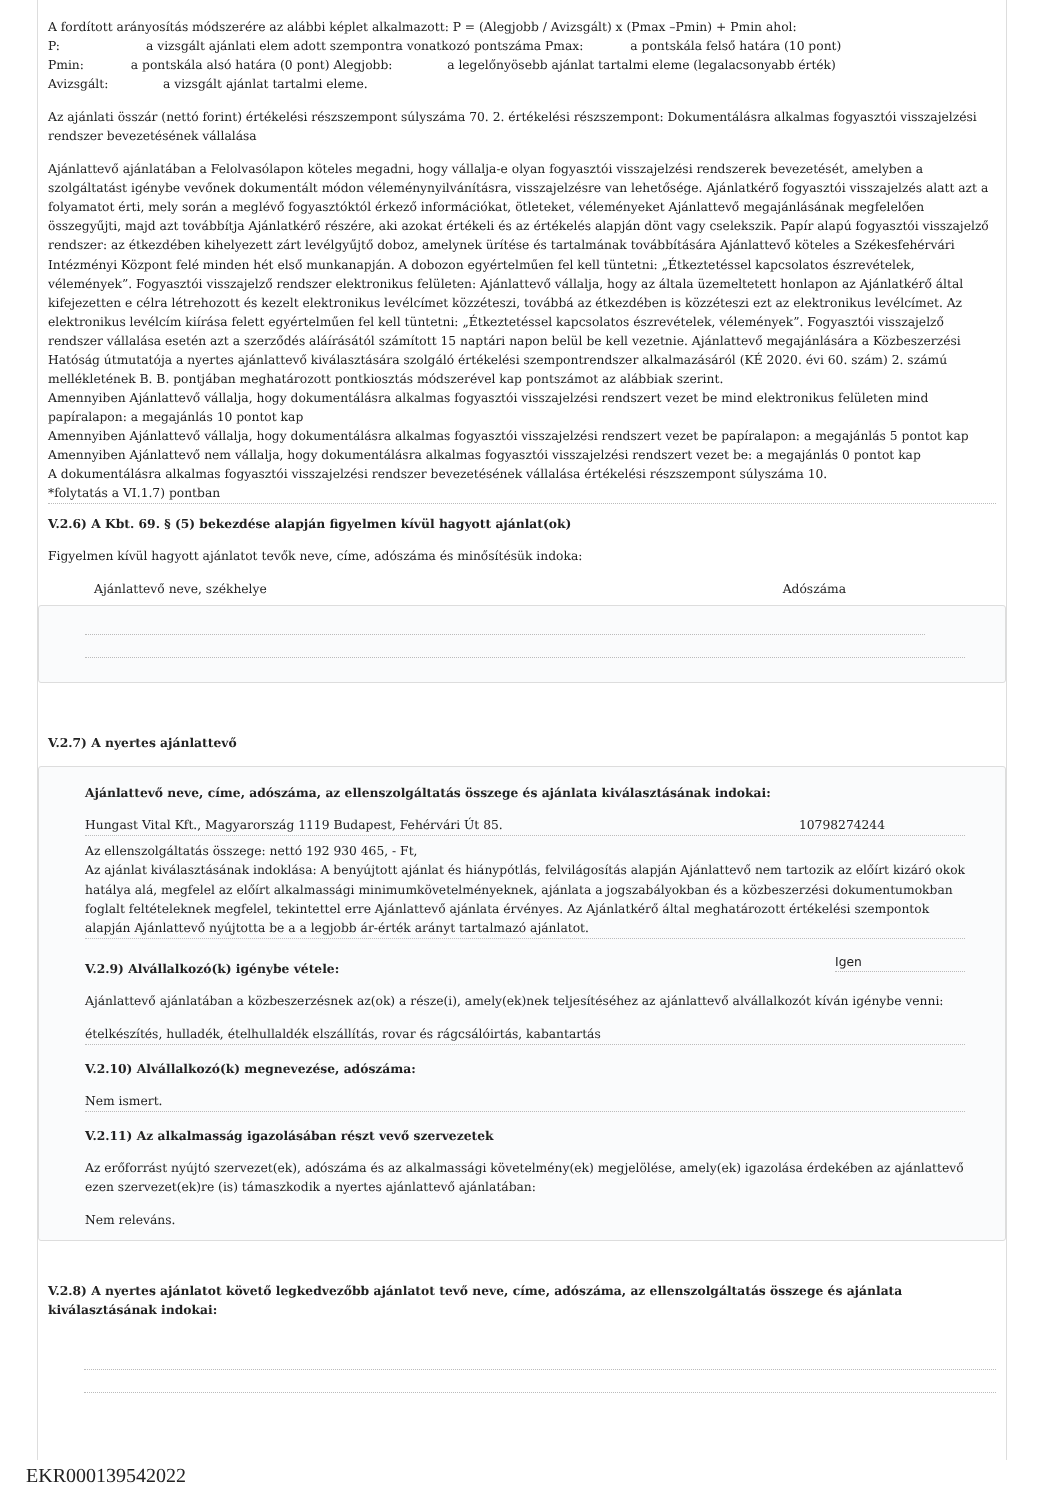A fordított arányosítás módszerére az alábbi képlet alkalmazott: P = (Alegjobb / Avizsgált) x (Pmax –Pmin) + Pmin ahol:
P: a vizsgált ajánlati elem adott szempontra vonatkozó pontszáma Pmax: a pontskála felső határa (10 pont)
Pmin: a pontskála alsó határa (0 pont) Alegjobb: a legelőnyösebb ajánlat tartalmi eleme (legalacsonyabb érték)
Avizsgált: a vizsgált ajánlat tartalmi eleme.
Az ajánlati összár (nettó forint) értékelési részszempont súlyszáma 70. 2. értékelési részszempont: Dokumentálásra alkalmas fogyasztói visszajelzési rendszer bevezetésének vállalása
Ajánlattevő ajánlatában a Felolvasólapon köteles megadni, hogy vállalja-e olyan fogyasztói visszajelzési rendszerek bevezetését, amelyben a szolgáltatást igénybe vevőnek dokumentált módon véleménynyilvánításra, visszajelzésre van lehetősége. Ajánlatkérő fogyasztói visszajelzés alatt azt a folyamatot érti, mely során a meglévő fogyasztóktól érkező információkat, ötleteket, véleményeket Ajánlattevő megajánlásának megfelelően összegyűjti, majd azt továbbítja Ajánlatkérő részére, aki azokat értékeli és az értékelés alapján dönt vagy cselekszik. Papír alapú fogyasztói visszajelző rendszer: az étkezdében kihelyezett zárt levélgyűjtő doboz, amelynek ürítése és tartalmának továbbítására Ajánlattevő köteles a Székesfehérvári Intézményi Központ felé minden hét első munkanapján. A dobozon egyértelműen fel kell tüntetni: „Étkeztetéssel kapcsolatos észrevételek, vélemények”. Fogyasztói visszajelző rendszer elektronikus felületen: Ajánlattevő vállalja, hogy az általa üzemeltetett honlapon az Ajánlatkérő által kifejezetten e célra létrehozott és kezelt elektronikus levélcímet közzéteszi, továbbá az étkezdében is közzéteszi ezt az elektronikus levélcímet. Az elektronikus levélcím kiírása felett egyértelműen fel kell tüntetni: „Étkeztetéssel kapcsolatos észrevételek, vélemények”. Fogyasztói visszajelző rendszer vállalása esetén azt a szerződés aláírásától számított 15 naptári napon belül be kell vezetnie. Ajánlattevő megajánlására a Közbeszerzési Hatóság útmutatója a nyertes ajánlattevő kiválasztására szolgáló értékelési szempontrendszer alkalmazásáról (KÉ 2020. évi 60. szám) 2. számú mellékletének B. B. pontjában meghatározott pontkiosztás módszerével kap pontszámot az alábbiak szerint.
Amennyiben Ajánlattevő vállalja, hogy dokumentálásra alkalmas fogyasztói visszajelzési rendszert vezet be mind elektronikus felületen mind papíralapon: a megajánlás 10 pontot kap
Amennyiben Ajánlattevő vállalja, hogy dokumentálásra alkalmas fogyasztói visszajelzési rendszert vezet be papíralapon: a megajánlás 5 pontot kap
Amennyiben Ajánlattevő nem vállalja, hogy dokumentálásra alkalmas fogyasztói visszajelzési rendszert vezet be: a megajánlás 0 pontot kap
A dokumentálásra alkalmas fogyasztói visszajelzési rendszer bevezetésének vállalása értékelési részszempont súlyszáma 10.
*folytatás a VI.1.7) pontban
V.2.6) A Kbt. 69. § (5) bekezdése alapján figyelmen kívül hagyott ajánlat(ok)
Figyelmen kívül hagyott ajánlatot tevők neve, címe, adószáma és minősítésük indoka:
Ajánlattevő neve, székhelye Adószáma
V.2.7) A nyertes ajánlattevő
Ajánlattevő neve, címe, adószáma, az ellenszolgáltatás összege és ajánlata kiválasztásának indokai:
Hungast Vital Kft., Magyarország 1119 Budapest, Fehérvári Út 85. 10798274244
Az ellenszolgáltatás összege: nettó 192 930 465, - Ft,
Az ajánlat kiválasztásának indoklása: A benyújtott ajánlat és hiánypótlás, felvilágosítás alapján Ajánlattevő nem tartozik az előírt kizáró okok hatálya alá, megfelel az előírt alkalmassági minimumkövetelményeknek, ajánlata a jogszabályokban és a közbeszerzési dokumentumokban foglalt feltételeknek megfelel, tekintettel erre Ajánlattevő ajánlata érvényes. Az Ajánlatkérő által meghatározott értékelési szempontok alapján Ajánlattevő nyújtotta be a a legjobb ár-érték arányt tartalmazó ajánlatot.
V.2.9) Alvállalkozó(k) igénybe vétele:
Igen
Ajánlattevő ajánlatában a közbeszerzésnek az(ok) a része(i), amely(ek)nek teljesítéséhez az ajánlattevő alvállalkozót kíván igénybe venni:
ételkészítés, hulladék, ételhullaldék elszállítás, rovar és rágcsálóirtás, kabantartás
V.2.10) Alvállalkozó(k) megnevezése, adószáma:
Nem ismert.
V.2.11) Az alkalmasság igazolásában részt vevő szervezetek
Az erőforrást nyújtó szervezet(ek), adószáma és az alkalmassági követelmény(ek) megjelölése, amely(ek) igazolása érdekében az ajánlattevő ezen szervezet(ek)re (is) támaszkodik a nyertes ajánlattevő ajánlatában:
Nem releváns.
V.2.8) A nyertes ajánlatot követő legkedvezőbb ajánlatot tevő neve, címe, adószáma, az ellenszolgáltatás összege és ajánlata kiválasztásának indokai:
EKR000139542022